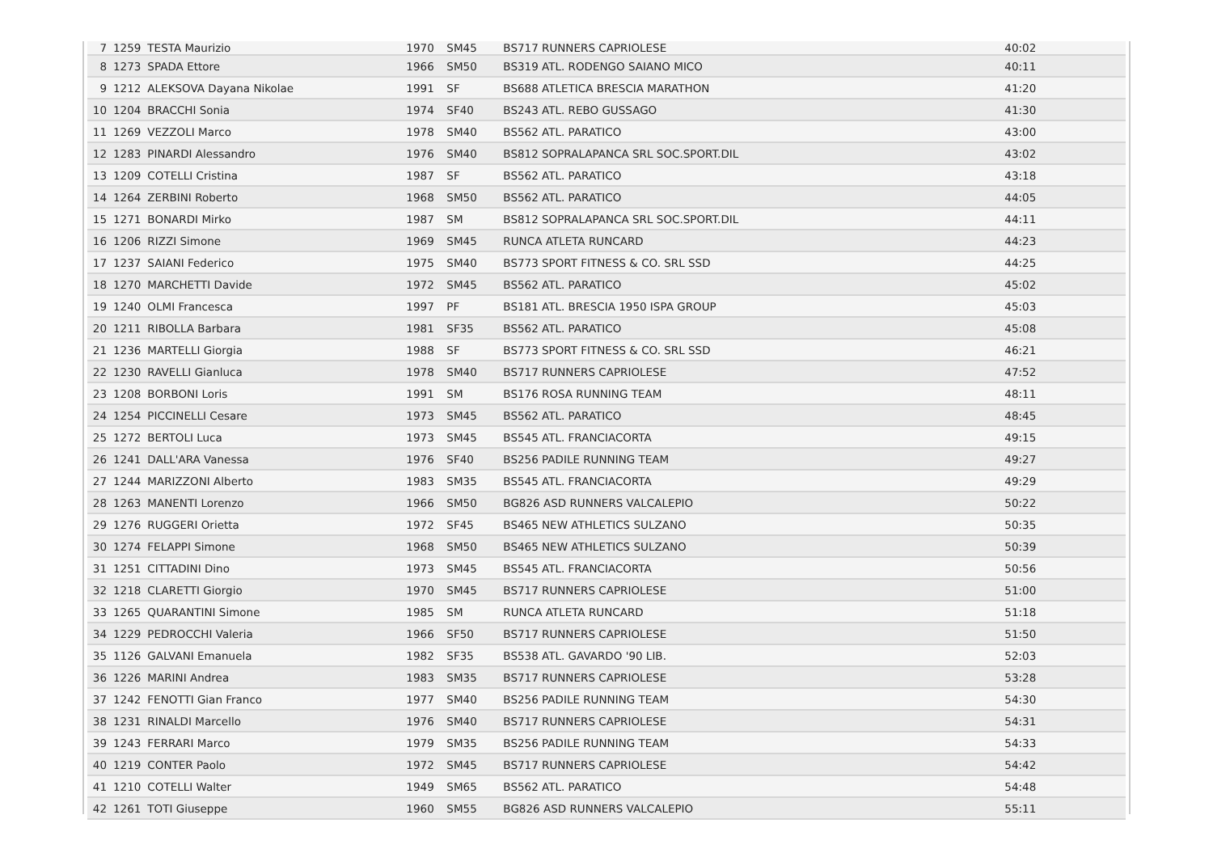| 7 | 1259 | TESTA Maurizio | 1970 | SM45 | BS717 RUNNERS CAPRIOLESE | 40:02 | |
| 8 | 1273 | SPADA Ettore | 1966 | SM50 | BS319 ATL. RODENGO SAIANO MICO | 40:11 | |
| 9 | 1212 | ALEKSOVA Dayana Nikolae | 1991 | SF | BS688 ATLETICA BRESCIA MARATHON | 41:20 | |
| 10 | 1204 | BRACCHI Sonia | 1974 | SF40 | BS243 ATL. REBO GUSSAGO | 41:30 | |
| 11 | 1269 | VEZZOLI Marco | 1978 | SM40 | BS562 ATL. PARATICO | 43:00 | |
| 12 | 1283 | PINARDI Alessandro | 1976 | SM40 | BS812 SOPRALAPANCA SRL SOC.SPORT.DIL | 43:02 | |
| 13 | 1209 | COTELLI Cristina | 1987 | SF | BS562 ATL. PARATICO | 43:18 | |
| 14 | 1264 | ZERBINI Roberto | 1968 | SM50 | BS562 ATL. PARATICO | 44:05 | |
| 15 | 1271 | BONARDI Mirko | 1987 | SM | BS812 SOPRALAPANCA SRL SOC.SPORT.DIL | 44:11 | |
| 16 | 1206 | RIZZI Simone | 1969 | SM45 | RUNCA ATLETA RUNCARD | 44:23 | |
| 17 | 1237 | SAIANI Federico | 1975 | SM40 | BS773 SPORT FITNESS & CO. SRL SSD | 44:25 | |
| 18 | 1270 | MARCHETTI Davide | 1972 | SM45 | BS562 ATL. PARATICO | 45:02 | |
| 19 | 1240 | OLMI Francesca | 1997 | PF | BS181 ATL. BRESCIA 1950 ISPA GROUP | 45:03 | |
| 20 | 1211 | RIBOLLA Barbara | 1981 | SF35 | BS562 ATL. PARATICO | 45:08 | |
| 21 | 1236 | MARTELLI Giorgia | 1988 | SF | BS773 SPORT FITNESS & CO. SRL SSD | 46:21 | |
| 22 | 1230 | RAVELLI Gianluca | 1978 | SM40 | BS717 RUNNERS CAPRIOLESE | 47:52 | |
| 23 | 1208 | BORBONI Loris | 1991 | SM | BS176 ROSA RUNNING TEAM | 48:11 | |
| 24 | 1254 | PICCINELLI Cesare | 1973 | SM45 | BS562 ATL. PARATICO | 48:45 | |
| 25 | 1272 | BERTOLI Luca | 1973 | SM45 | BS545 ATL. FRANCIACORTA | 49:15 | |
| 26 | 1241 | DALL'ARA Vanessa | 1976 | SF40 | BS256 PADILE RUNNING TEAM | 49:27 | |
| 27 | 1244 | MARIZZONI Alberto | 1983 | SM35 | BS545 ATL. FRANCIACORTA | 49:29 | |
| 28 | 1263 | MANENTI Lorenzo | 1966 | SM50 | BG826 ASD RUNNERS VALCALEPIO | 50:22 | |
| 29 | 1276 | RUGGERI Orietta | 1972 | SF45 | BS465 NEW ATHLETICS SULZANO | 50:35 | |
| 30 | 1274 | FELAPPI Simone | 1968 | SM50 | BS465 NEW ATHLETICS SULZANO | 50:39 | |
| 31 | 1251 | CITTADINI Dino | 1973 | SM45 | BS545 ATL. FRANCIACORTA | 50:56 | |
| 32 | 1218 | CLARETTI Giorgio | 1970 | SM45 | BS717 RUNNERS CAPRIOLESE | 51:00 | |
| 33 | 1265 | QUARANTINI Simone | 1985 | SM | RUNCA ATLETA RUNCARD | 51:18 | |
| 34 | 1229 | PEDROCCHI Valeria | 1966 | SF50 | BS717 RUNNERS CAPRIOLESE | 51:50 | |
| 35 | 1126 | GALVANI Emanuela | 1982 | SF35 | BS538 ATL. GAVARDO '90 LIB. | 52:03 | |
| 36 | 1226 | MARINI Andrea | 1983 | SM35 | BS717 RUNNERS CAPRIOLESE | 53:28 | |
| 37 | 1242 | FENOTTI Gian Franco | 1977 | SM40 | BS256 PADILE RUNNING TEAM | 54:30 | |
| 38 | 1231 | RINALDI Marcello | 1976 | SM40 | BS717 RUNNERS CAPRIOLESE | 54:31 | |
| 39 | 1243 | FERRARI Marco | 1979 | SM35 | BS256 PADILE RUNNING TEAM | 54:33 | |
| 40 | 1219 | CONTER Paolo | 1972 | SM45 | BS717 RUNNERS CAPRIOLESE | 54:42 | |
| 41 | 1210 | COTELLI Walter | 1949 | SM65 | BS562 ATL. PARATICO | 54:48 | |
| 42 | 1261 | TOTI Giuseppe | 1960 | SM55 | BG826 ASD RUNNERS VALCALEPIO | 55:11 | |